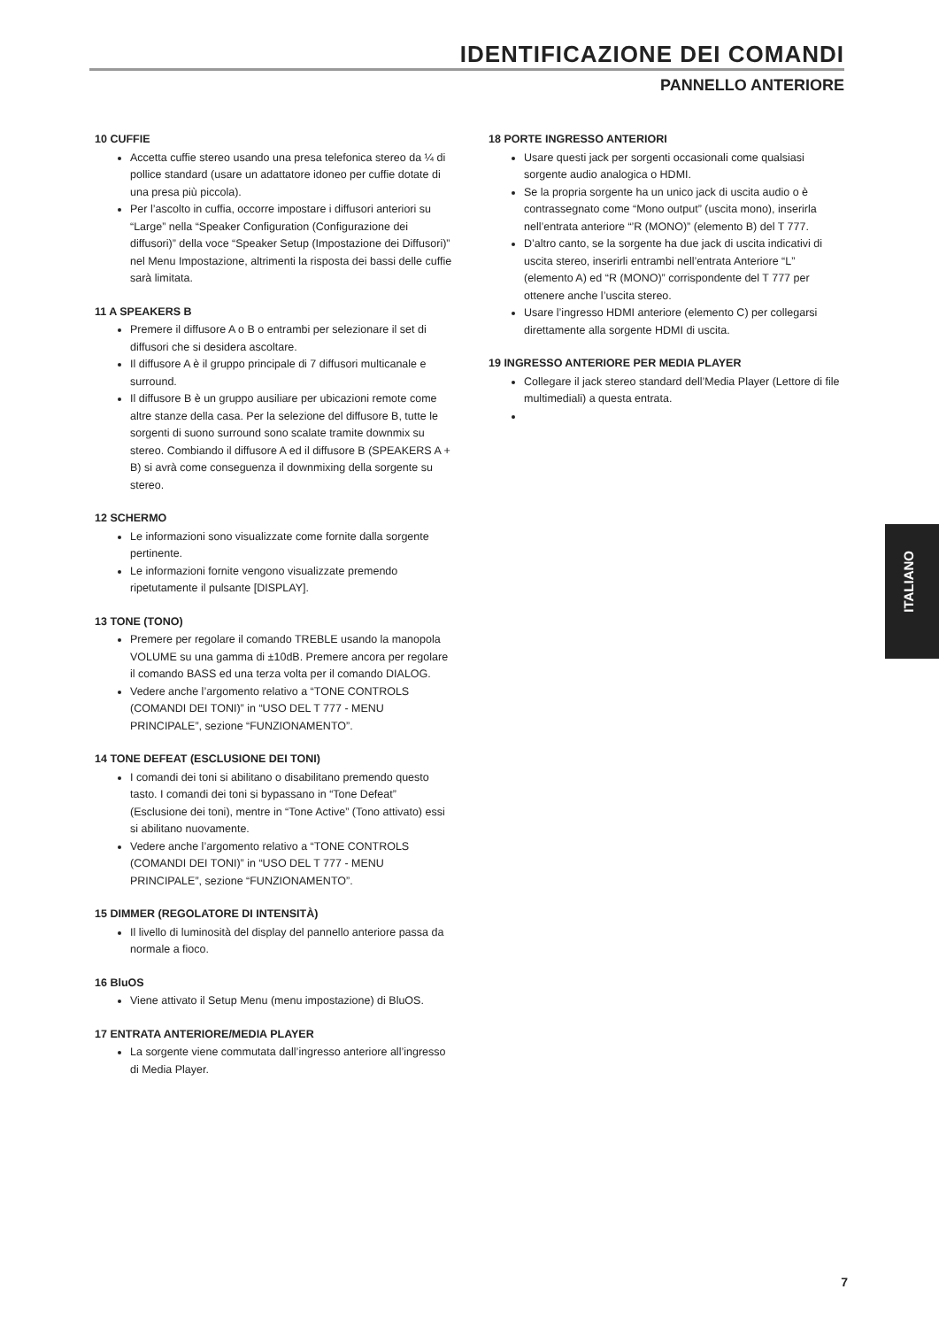IDENTIFICAZIONE DEI COMANDI
PANNELLO ANTERIORE
10 CUFFIE
Accetta cuffie stereo usando una presa telefonica stereo da ¼ di pollice standard (usare un adattatore idoneo per cuffie dotate di una presa più piccola).
Per l’ascolto in cuffia, occorre impostare i diffusori anteriori su “Large” nella “Speaker Configuration (Configurazione dei diffusori)” della voce “Speaker Setup (Impostazione dei Diffusori)” nel Menu Impostazione, altrimenti la risposta dei bassi delle cuffie sarà limitata.
11 A SPEAKERS B
Premere il diffusore A o B o entrambi per selezionare il set di diffusori che si desidera ascoltare.
Il diffusore A è il gruppo principale di 7 diffusori multicanale e surround.
Il diffusore B è un gruppo ausiliare per ubicazioni remote come altre stanze della casa. Per la selezione del diffusore B, tutte le sorgenti di suono surround sono scalate tramite downmix su stereo. Combiando il diffusore A ed il diffusore B (SPEAKERS A + B) si avrà come conseguenza il downmixing della sorgente su stereo.
12 SCHERMO
Le informazioni sono visualizzate come fornite dalla sorgente pertinente.
Le informazioni fornite vengono visualizzate premendo ripetutamente il pulsante [DISPLAY].
13 TONE (TONO)
Premere per regolare il comando TREBLE usando la manopola VOLUME su una gamma di ±10dB. Premere ancora per regolare il comando BASS ed una terza volta per il comando DIALOG.
Vedere anche l’argomento relativo a “TONE CONTROLS (COMANDI DEI TONI)” in “USO DEL T 777 - MENU PRINCIPALE”, sezione “FUNZIONAMENTO”.
14 TONE DEFEAT (ESCLUSIONE DEI TONI)
I comandi dei toni si abilitano o disabilitano premendo questo tasto. I comandi dei toni si bypassano in “Tone Defeat” (Esclusione dei toni), mentre in “Tone Active” (Tono attivato) essi si abilitano nuovamente.
Vedere anche l’argomento relativo a “TONE CONTROLS (COMANDI DEI TONI)” in “USO DEL T 777 - MENU PRINCIPALE”, sezione “FUNZIONAMENTO”.
15 DIMMER (REGOLATORE DI INTENSITÀ)
Il livello di luminosità del display del pannello anteriore passa da normale a fioco.
16 BluOS
Viene attivato il Setup Menu (menu impostazione) di BluOS.
17 ENTRATA ANTERIORE/MEDIA PLAYER
La sorgente viene commutata dall’ingresso anteriore all’ingresso di Media Player.
18 PORTE INGRESSO ANTERIORI
Usare questi jack per sorgenti occasionali come qualsiasi sorgente audio analogica o HDMI.
Se la propria sorgente ha un unico jack di uscita audio o è contrassegnato come “Mono output” (uscita mono), inserirla nell’entrata anteriore “’R (MONO)” (elemento B) del T 777.
D’altro canto, se la sorgente ha due jack di uscita indicativi di uscita stereo, inserirli entrambi nell’entrata Anteriore “L” (elemento A) ed “R (MONO)” corrispondente del T 777 per ottenere anche l’uscita stereo.
Usare l’ingresso HDMI anteriore (elemento C) per collegarsi direttamente alla sorgente HDMI di uscita.
19 INGRESSO ANTERIORE PER MEDIA PLAYER
Collegare il jack stereo standard dell’Media Player (Lettore di file multimediali) a questa entrata.
ITALIANO
7